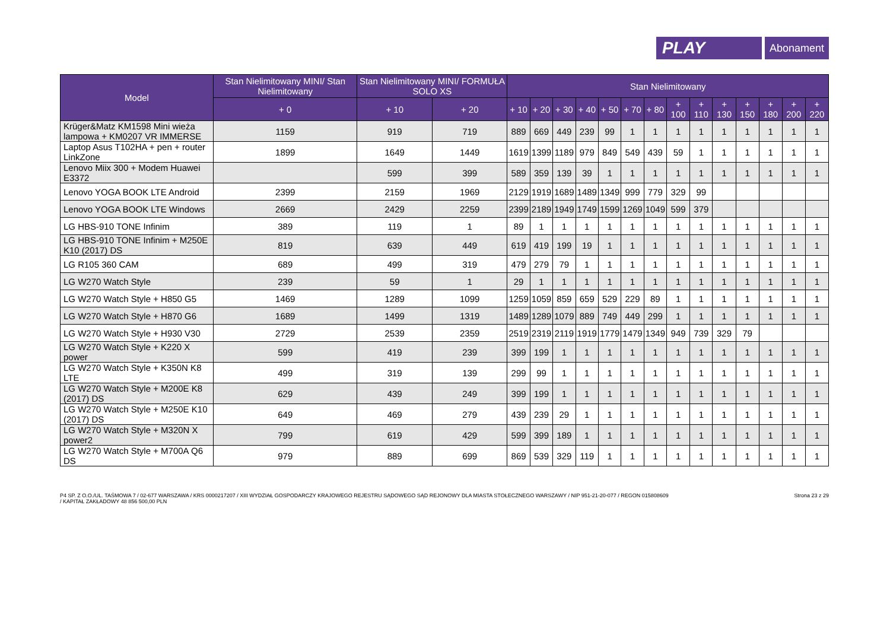PLAY
Abonament
| Model | Stan Nielimitowany MINI/ Stan Nielimitowany | Stan Nielimitowany MINI/ FORMUŁA SOLO XS | | Stan Nielimitowany | | | | | | | | | | | | | |
| --- | --- | --- | --- | --- | --- | --- | --- | --- | --- | --- | --- | --- | --- | --- | --- | --- | --- |
| | + 0 | + 10 | + 20 | + 10 | + 20 | + 30 | + 40 | + 50 | + 70 | + 80 | + 100 | + 110 | + 130 | + 150 | + 180 | + 200 | + 220 |
| Krüger&Matz KM1598 Mini wieża lampowa + KM0207 VR IMMERSE | 1159 | 919 | 719 | 889 | 669 | 449 | 239 | 99 | 1 | 1 | 1 | 1 | 1 | 1 | 1 | 1 | 1 |
| Laptop Asus T102HA + pen + router LinkZone | 1899 | 1649 | 1449 | 1619 | 1399 | 1189 | 979 | 849 | 549 | 439 | 59 | 1 | 1 | 1 | 1 | 1 | 1 |
| Lenovo Miix 300 + Modem Huawei E3372 | | 599 | 399 | 589 | 359 | 139 | 39 | 1 | 1 | 1 | 1 | 1 | 1 | 1 | 1 | 1 | 1 |
| Lenovo YOGA BOOK LTE Android | 2399 | 2159 | 1969 | 2129 | 1919 | 1689 | 1489 | 1349 | 999 | 779 | 329 | 99 | | | | | |
| Lenovo YOGA BOOK LTE Windows | 2669 | 2429 | 2259 | 2399 | 2189 | 1949 | 1749 | 1599 | 1269 | 1049 | 599 | 379 | | | | | |
| LG HBS-910 TONE Infinim | 389 | 119 | 1 | 89 | 1 | 1 | 1 | 1 | 1 | 1 | 1 | 1 | 1 | 1 | 1 | 1 | 1 |
| LG HBS-910 TONE Infinim + M250E K10 (2017) DS | 819 | 639 | 449 | 619 | 419 | 199 | 19 | 1 | 1 | 1 | 1 | 1 | 1 | 1 | 1 | 1 | 1 |
| LG R105 360 CAM | 689 | 499 | 319 | 479 | 279 | 79 | 1 | 1 | 1 | 1 | 1 | 1 | 1 | 1 | 1 | 1 | 1 |
| LG W270 Watch Style | 239 | 59 | 1 | 29 | 1 | 1 | 1 | 1 | 1 | 1 | 1 | 1 | 1 | 1 | 1 | 1 | 1 |
| LG W270 Watch Style + H850 G5 | 1469 | 1289 | 1099 | 1259 | 1059 | 859 | 659 | 529 | 229 | 89 | 1 | 1 | 1 | 1 | 1 | 1 | 1 |
| LG W270 Watch Style + H870 G6 | 1689 | 1499 | 1319 | 1489 | 1289 | 1079 | 889 | 749 | 449 | 299 | 1 | 1 | 1 | 1 | 1 | 1 | 1 |
| LG W270 Watch Style + H930 V30 | 2729 | 2539 | 2359 | 2519 | 2319 | 2119 | 1919 | 1779 | 1479 | 1349 | 949 | 739 | 329 | 79 | | | |
| LG W270 Watch Style + K220 X power | 599 | 419 | 239 | 399 | 199 | 1 | 1 | 1 | 1 | 1 | 1 | 1 | 1 | 1 | 1 | 1 | 1 |
| LG W270 Watch Style + K350N K8 LTE | 499 | 319 | 139 | 299 | 99 | 1 | 1 | 1 | 1 | 1 | 1 | 1 | 1 | 1 | 1 | 1 | 1 |
| LG W270 Watch Style + M200E K8 (2017) DS | 629 | 439 | 249 | 399 | 199 | 1 | 1 | 1 | 1 | 1 | 1 | 1 | 1 | 1 | 1 | 1 | 1 |
| LG W270 Watch Style + M250E K10 (2017) DS | 649 | 469 | 279 | 439 | 239 | 29 | 1 | 1 | 1 | 1 | 1 | 1 | 1 | 1 | 1 | 1 | 1 |
| LG W270 Watch Style + M320N X power2 | 799 | 619 | 429 | 599 | 399 | 189 | 1 | 1 | 1 | 1 | 1 | 1 | 1 | 1 | 1 | 1 | 1 |
| LG W270 Watch Style + M700A Q6 DS | 979 | 889 | 699 | 869 | 539 | 329 | 119 | 1 | 1 | 1 | 1 | 1 | 1 | 1 | 1 | 1 | 1 |
P4 SP. Z O.O./UL. TAŚMOWA 7 / 02-677 WARSZAWA / KRS 0000217207 / XIII WYDZIAŁ GOSPODARCZY KRAJOWEGO REJESTRU SĄDOWEGO SĄD REJONOWY DLA MIASTA STOŁECZNEGO WARSZAWY / NIP 951-21-20-077 / REGON 015808609
/ KAPITAŁ ZAKŁADOWY 48 856 500,00 PLN
Strona 23 z 29